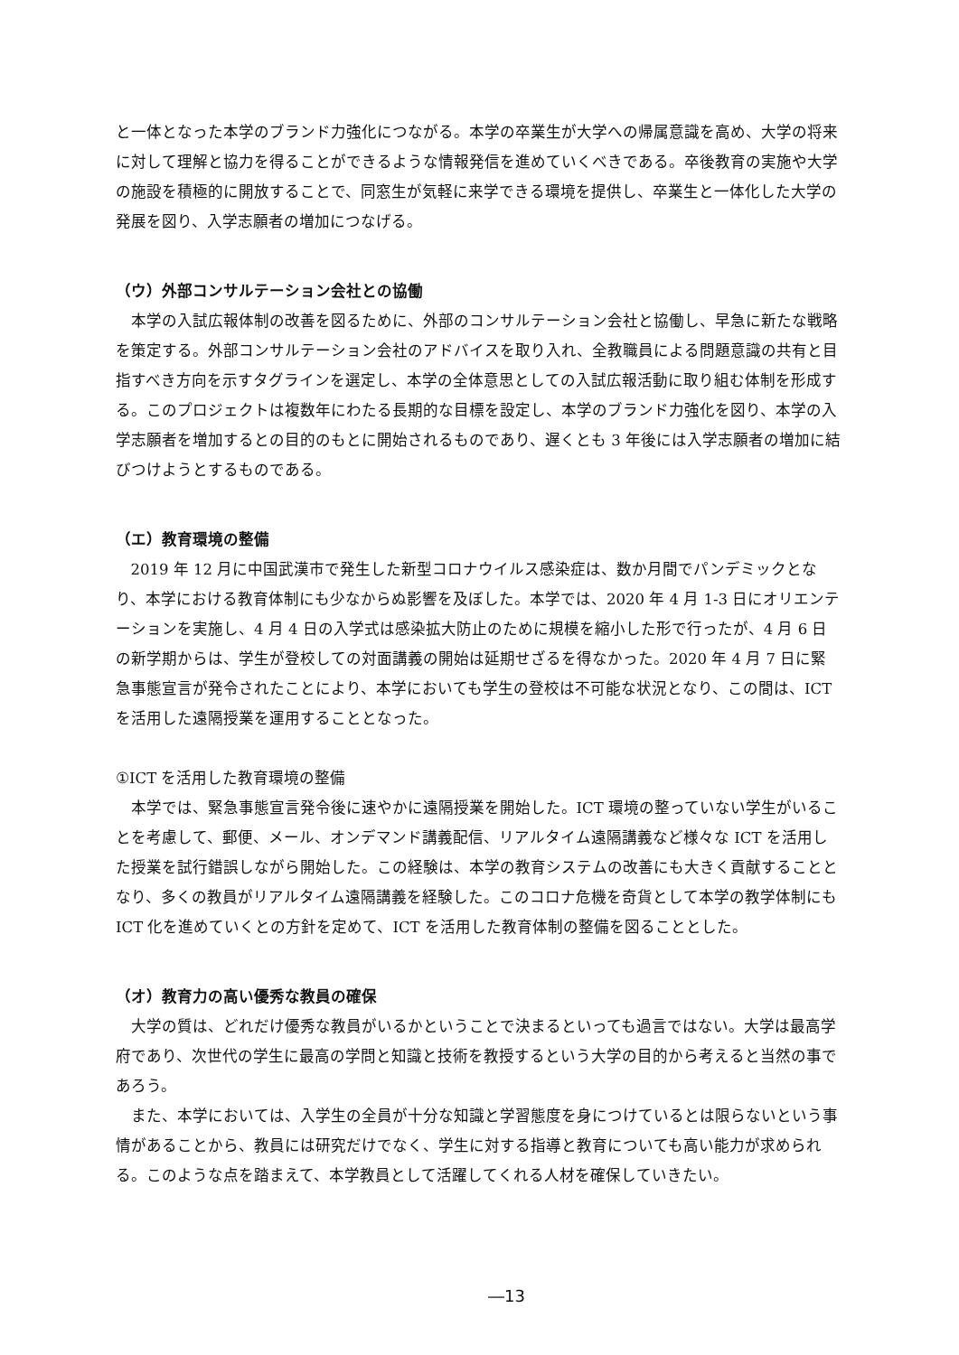と一体となった本学のブランド力強化につながる。本学の卒業生が大学への帰属意識を高め、大学の将来に対して理解と協力を得ることができるような情報発信を進めていくべきである。卒後教育の実施や大学の施設を積極的に開放することで、同窓生が気軽に来学できる環境を提供し、卒業生と一体化した大学の発展を図り、入学志願者の増加につなげる。
（ウ）外部コンサルテーション会社との協働
本学の入試広報体制の改善を図るために、外部のコンサルテーション会社と協働し、早急に新たな戦略を策定する。外部コンサルテーション会社のアドバイスを取り入れ、全教職員による問題意識の共有と目指すべき方向を示すタグラインを選定し、本学の全体意思としての入試広報活動に取り組む体制を形成する。このプロジェクトは複数年にわたる長期的な目標を設定し、本学のブランド力強化を図り、本学の入学志願者を増加するとの目的のもとに開始されるものであり、遅くとも 3 年後には入学志願者の増加に結びつけようとするものである。
（エ）教育環境の整備
2019 年 12 月に中国武漢市で発生した新型コロナウイルス感染症は、数か月間でパンデミックとなり、本学における教育体制にも少なからぬ影響を及ぼした。本学では、2020 年 4 月 1-3 日にオリエンテーションを実施し、4 月 4 日の入学式は感染拡大防止のために規模を縮小した形で行ったが、4 月 6 日の新学期からは、学生が登校しての対面講義の開始は延期せざるを得なかった。2020 年 4 月 7 日に緊急事態宣言が発令されたことにより、本学においても学生の登校は不可能な状況となり、この間は、ICT を活用した遠隔授業を運用することとなった。
①ICT を活用した教育環境の整備
本学では、緊急事態宣言発令後に速やかに遠隔授業を開始した。ICT 環境の整っていない学生がいることを考慮して、郵便、メール、オンデマンド講義配信、リアルタイム遠隔講義など様々な ICT を活用した授業を試行錯誤しながら開始した。この経験は、本学の教育システムの改善にも大きく貢献することとなり、多くの教員がリアルタイム遠隔講義を経験した。このコロナ危機を奇貨として本学の教学体制にも ICT 化を進めていくとの方針を定めて、ICT を活用した教育体制の整備を図ることとした。
（オ）教育力の高い優秀な教員の確保
大学の質は、どれだけ優秀な教員がいるかということで決まるといっても過言ではない。大学は最高学府であり、次世代の学生に最高の学問と知識と技術を教授するという大学の目的から考えると当然の事であろう。
また、本学においては、入学生の全員が十分な知識と学習態度を身につけているとは限らないという事情があることから、教員には研究だけでなく、学生に対する指導と教育についても高い能力が求められる。このような点を踏まえて、本学教員として活躍してくれる人材を確保していきたい。
―13